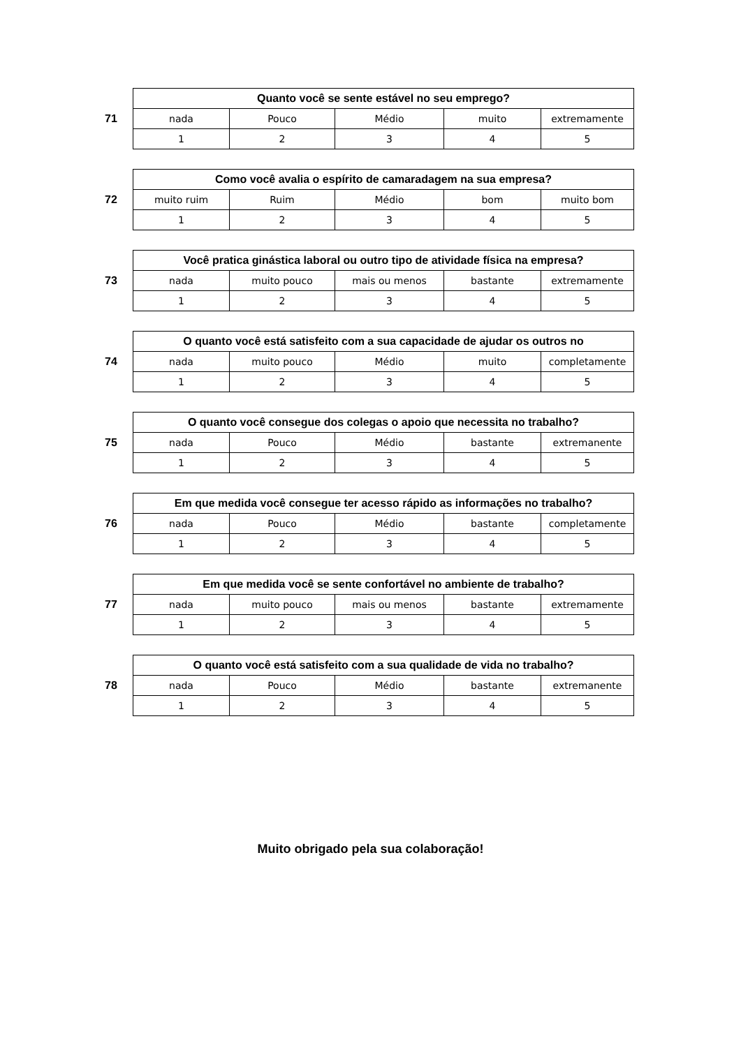71
| Quanto você se sente estável no seu emprego? | | | | |
| --- | --- | --- | --- | --- |
| nada | Pouco | Médio | muito | extremamente |
| 1 | 2 | 3 | 4 | 5 |
72
| Como você avalia o espírito de camaradagem na sua empresa? | | | | |
| --- | --- | --- | --- | --- |
| muito ruim | Ruim | Médio | bom | muito bom |
| 1 | 2 | 3 | 4 | 5 |
73
| Você pratica ginástica laboral ou outro tipo de atividade física na empresa? | | | | |
| --- | --- | --- | --- | --- |
| nada | muito pouco | mais ou menos | bastante | extremamente |
| 1 | 2 | 3 | 4 | 5 |
74
| O quanto você está satisfeito com a sua capacidade de ajudar os outros no | | | | |
| --- | --- | --- | --- | --- |
| nada | muito pouco | Médio | muito | completamente |
| 1 | 2 | 3 | 4 | 5 |
75
| O quanto você consegue dos colegas o apoio que necessita no trabalho? | | | | |
| --- | --- | --- | --- | --- |
| nada | Pouco | Médio | bastante | extremanente |
| 1 | 2 | 3 | 4 | 5 |
76
| Em que medida você consegue ter acesso rápido as informações no trabalho? | | | | |
| --- | --- | --- | --- | --- |
| nada | Pouco | Médio | bastante | completamente |
| 1 | 2 | 3 | 4 | 5 |
77
| Em que medida você se sente confortável no ambiente de trabalho? | | | | |
| --- | --- | --- | --- | --- |
| nada | muito pouco | mais ou menos | bastante | extremamente |
| 1 | 2 | 3 | 4 | 5 |
78
| O quanto você está satisfeito com a sua qualidade de vida no trabalho? | | | | |
| --- | --- | --- | --- | --- |
| nada | Pouco | Médio | bastante | extremanente |
| 1 | 2 | 3 | 4 | 5 |
Muito obrigado pela sua colaboração!